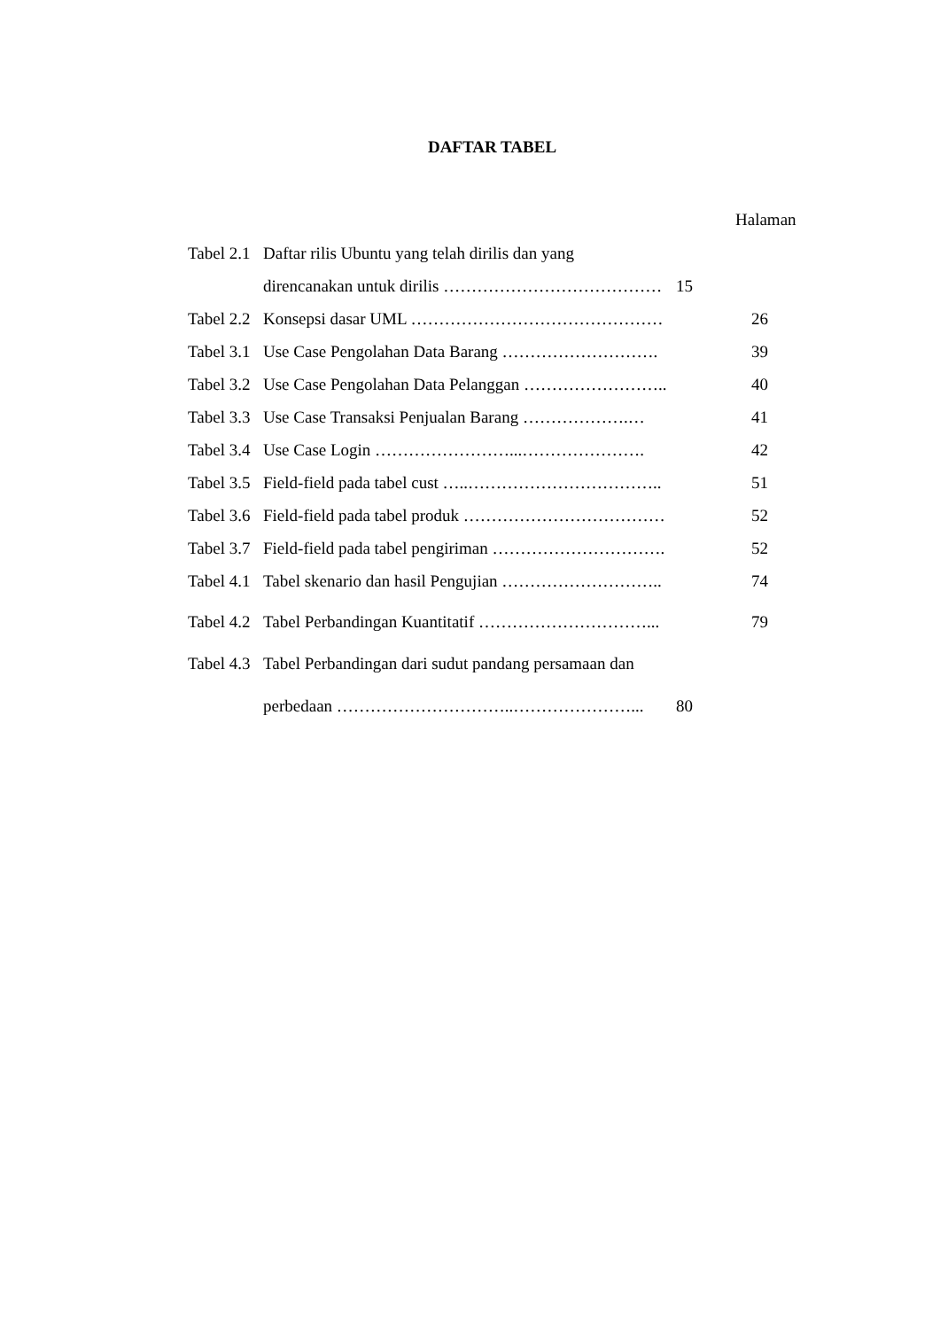DAFTAR TABEL
Halaman
Tabel 2.1 Daftar rilis Ubuntu yang telah dirilis dan yang
direncanakan untuk dirilis ………………………………… 15
Tabel 2.2 Konsepsi dasar UML ……………………………………… 26
Tabel 3.1 Use Case Pengolahan Data Barang ………………………. 39
Tabel 3.2 Use Case Pengolahan Data Pelanggan …………………….. 40
Tabel 3.3 Use Case Transaksi Penjualan Barang ……………….… 41
Tabel 3.4 Use Case Login ……………………...…………………. 42
Tabel 3.5 Field-field pada tabel cust …..…………………………….. 51
Tabel 3.6 Field-field pada tabel produk ……………………………… 52
Tabel 3.7 Field-field pada tabel pengiriman …………………………. 52
Tabel 4.1 Tabel skenario dan hasil Pengujian ……………………….. 74
Tabel 4.2 Tabel Perbandingan Kuantitatif …………………………... 79
Tabel 4.3 Tabel Perbandingan dari sudut pandang persamaan dan
perbedaan …………………………..…………………... 80